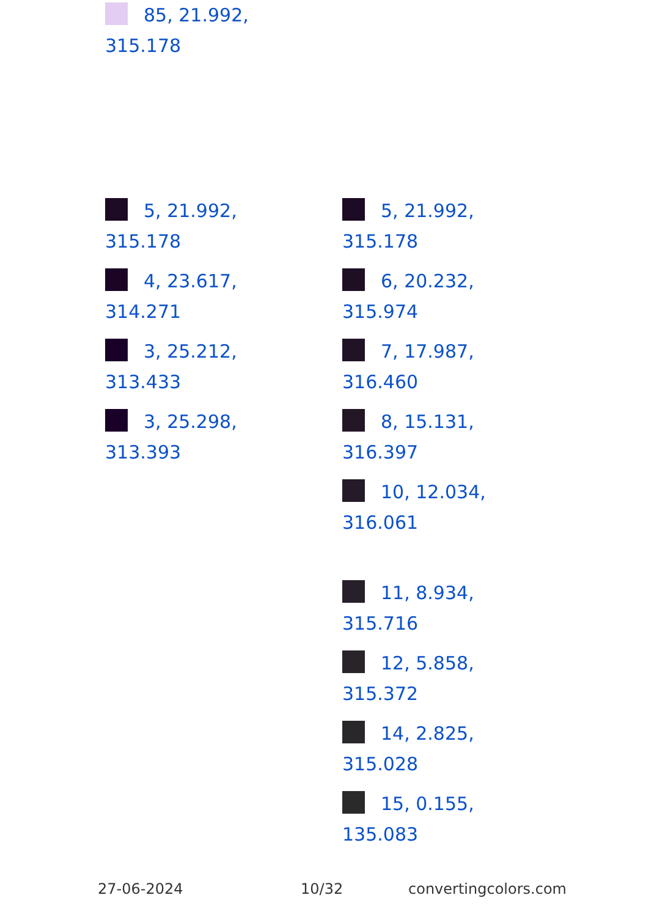85, 21.992, 315.178
5, 21.992, 315.178 5, 21.992, 315.178
4, 23.617, 314.271 6, 20.232, 315.974
3, 25.212, 313.433 7, 17.987, 316.460
3, 25.298, 313.393 8, 15.131, 316.397
10, 12.034, 316.061
11, 8.934, 315.716
12, 5.858, 315.372
14, 2.825, 315.028
15, 0.155, 135.083
27-06-2024 10/32 convertingcolors.com